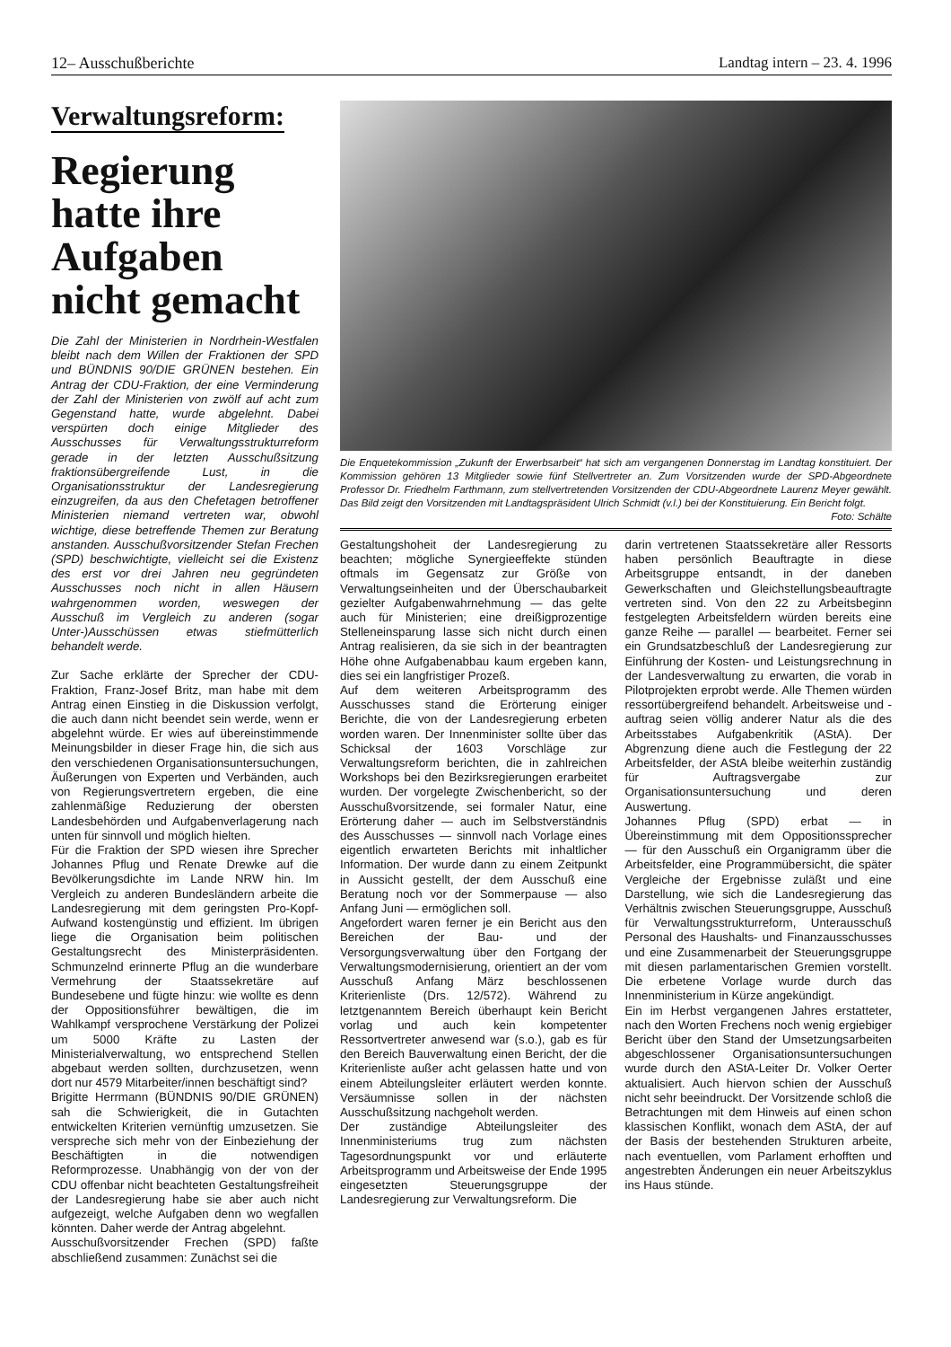12– Ausschußberichte Landtag intern – 23. 4. 1996
Verwaltungsreform:
Regierung hatte ihre Aufgaben nicht gemacht
Die Zahl der Ministerien in Nordrhein-Westfalen bleibt nach dem Willen der Fraktionen der SPD und BÜNDNIS 90/DIE GRÜNEN bestehen. Ein Antrag der CDU-Fraktion, der eine Verminderung der Zahl der Ministerien von zwölf auf acht zum Gegenstand hatte, wurde abgelehnt. Dabei verspürten doch einige Mitglieder des Ausschusses für Verwaltungsstrukturreform gerade in der letzten Ausschußsitzung fraktionsübergreifende Lust, in die Organisationsstruktur der Landesregierung einzugreifen, da aus den Chefetagen betroffener Ministerien niemand vertreten war, obwohl wichtige, diese betreffende Themen zur Beratung anstanden. Ausschußvorsitzender Stefan Frechen (SPD) beschwichtigte, vielleicht sei die Existenz des erst vor drei Jahren neu gegründeten Ausschusses noch nicht in allen Häusern wahrgenommen worden, weswegen der Ausschuß im Vergleich zu anderen (sogar Unter-)Ausschüssen etwas stiefmütterlich behandelt werde.
Zur Sache erklärte der Sprecher der CDU-Fraktion, Franz-Josef Britz, man habe mit dem Antrag einen Einstieg in die Diskussion verfolgt, die auch dann nicht beendet sein werde, wenn er abgelehnt würde. Er wies auf übereinstimmende Meinungsbilder in dieser Frage hin, die sich aus den verschiedenen Organisationsuntersuchungen, Äußerungen von Experten und Verbänden, auch von Regierungsvertretern ergeben, die eine zahlenmäßige Reduzierung der obersten Landesbehörden und Aufgabenverlagerung nach unten für sinnvoll und möglich hielten.
Für die Fraktion der SPD wiesen ihre Sprecher Johannes Pflug und Renate Drewke auf die Bevölkerungsdichte im Lande NRW hin. Im Vergleich zu anderen Bundesländern arbeite die Landesregierung mit dem geringsten Pro-Kopf-Aufwand kostengünstig und effizient. Im übrigen liege die Organisation beim politischen Gestaltungsrecht des Ministerpräsidenten. Schmunzelnd erinnerte Pflug an die wunderbare Vermehrung der Staatssekretäre auf Bundesebene und fügte hinzu: wie wollte es denn der Oppositionsführer bewältigen, die im Wahlkampf versprochene Verstärkung der Polizei um 5000 Kräfte zu Lasten der Ministerialverwaltung, wo entsprechend Stellen abgebaut werden sollten, durchzusetzen, wenn dort nur 4579 Mitarbeiter/innen beschäftigt sind?
Brigitte Herrmann (BÜNDNIS 90/DIE GRÜNEN) sah die Schwierigkeit, die in Gutachten entwickelten Kriterien vernünftig umzusetzen. Sie verspreche sich mehr von der Einbeziehung der Beschäftigten in die notwendigen Reformprozesse. Unabhängig von der von der CDU offenbar nicht beachteten Gestaltungsfreiheit der Landesregierung habe sie aber auch nicht aufgezeigt, welche Aufgaben denn wo wegfallen könnten. Daher werde der Antrag abgelehnt.
Ausschußvorsitzender Frechen (SPD) faßte abschließend zusammen: Zunächst sei die
Die Enquetekommission „Zukunft der Erwerbsarbeit“ hat sich am vergangenen Donnerstag im Landtag konstituiert. Der Kommission gehören 13 Mitglieder sowie fünf Stellvertreter an. Zum Vorsitzenden wurde der SPD-Abgeordnete Professor Dr. Friedhelm Farthmann, zum stellvertretenden Vorsitzenden der CDU-Abgeordnete Laurenz Meyer gewählt. Das Bild zeigt den Vorsitzenden mit Landtagspräsident Ulrich Schmidt (v.l.) bei der Konstituierung. Ein Bericht folgt. Foto: Schälte
Gestaltungshoheit der Landesregierung zu beachten; mögliche Synergieeffekte stünden oftmals im Gegensatz zur Größe von Verwaltungseinheiten und der Überschaubarkeit gezielter Aufgabenwahrnehmung — das gelte auch für Ministerien; eine dreißigprozentige Stelleneinsparung lasse sich nicht durch einen Antrag realisieren, da sie sich in der beantragten Höhe ohne Aufgabenabbau kaum ergeben kann, dies sei ein langfristiger Prozeß.
Auf dem weiteren Arbeitsprogramm des Ausschusses stand die Erörterung einiger Berichte, die von der Landesregierung erbeten worden waren. Der Innenminister sollte über das Schicksal der 1603 Vorschläge zur Verwaltungsreform berichten, die in zahlreichen Workshops bei den Bezirksregierungen erarbeitet wurden. Der vorgelegte Zwischenbericht, so der Ausschußvorsitzende, sei formaler Natur, eine Erörterung daher — auch im Selbstverständnis des Ausschusses — sinnvoll nach Vorlage eines eigentlich erwarteten Berichts mit inhaltlicher Information. Der wurde dann zu einem Zeitpunkt in Aussicht gestellt, der dem Ausschuß eine Beratung noch vor der Sommerpause — also Anfang Juni — ermöglichen soll.
Angefordert waren ferner je ein Bericht aus den Bereichen der Bau- und der Versorgungsverwaltung über den Fortgang der Verwaltungsmodernisierung, orientiert an der vom Ausschuß Anfang März beschlossenen Kriterienliste (Drs. 12/572). Während zu letztgenanntem Bereich überhaupt kein Bericht vorlag und auch kein kompetenter Ressortvertreter anwesend war (s.o.), gab es für den Bereich Bauverwaltung einen Bericht, der die Kriterienliste außer acht gelassen hatte und von einem Abteilungsleiter erläutert werden konnte. Versäumnisse sollen in der nächsten Ausschußsitzung nachgeholt werden.
Der zuständige Abteilungsleiter des Innenministeriums trug zum nächsten Tagesordnungspunkt vor und erläuterte Arbeitsprogramm und Arbeitsweise der Ende 1995 eingesetzten Steuerungsgruppe der Landesregierung zur Verwaltungsreform. Die
darin vertretenen Staatssekretäre aller Ressorts haben persönlich Beauftragte in diese Arbeitsgruppe entsandt, in der daneben Gewerkschaften und Gleichstellungsbeauftragte vertreten sind. Von den 22 zu Arbeitsbeginn festgelegten Arbeitsfeldern würden bereits eine ganze Reihe — parallel — bearbeitet. Ferner sei ein Grundsatzbeschluß der Landesregierung zur Einführung der Kosten- und Leistungsrechnung in der Landesverwaltung zu erwarten, die vorab in Pilotprojekten erprobt werde. Alle Themen würden ressortübergreifend behandelt. Arbeitsweise und -auftrag seien völlig anderer Natur als die des Arbeitsstabes Aufgabenkritik (AStA). Der Abgrenzung diene auch die Festlegung der 22 Arbeitsfelder, der AStA bleibe weiterhin zuständig für Auftragsvergabe zur Organisationsuntersuchung und deren Auswertung.
Johannes Pflug (SPD) erbat — in Übereinstimmung mit dem Oppositionssprecher — für den Ausschuß ein Organigramm über die Arbeitsfelder, eine Programmübersicht, die später Vergleiche der Ergebnisse zuläßt und eine Darstellung, wie sich die Landesregierung das Verhältnis zwischen Steuerungsgruppe, Ausschuß für Verwaltungsstrukturreform, Unterausschuß Personal des Haushalts- und Finanzausschusses und eine Zusammenarbeit der Steuerungsgruppe mit diesen parlamentarischen Gremien vorstellt. Die erbetene Vorlage wurde durch das Innenministerium in Kürze angekündigt.
Ein im Herbst vergangenen Jahres erstatteter, nach den Worten Frechens noch wenig ergiebiger Bericht über den Stand der Umsetzungsarbeiten abgeschlossener Organisationsuntersuchungen wurde durch den AStA-Leiter Dr. Volker Oerter aktualisiert. Auch hiervon schien der Ausschuß nicht sehr beeindruckt. Der Vorsitzende schloß die Betrachtungen mit dem Hinweis auf einen schon klassischen Konflikt, wonach dem AStA, der auf der Basis der bestehenden Strukturen arbeite, nach eventuellen, vom Parlament erhofften und angestrebten Änderungen ein neuer Arbeitszyklus ins Haus stünde.